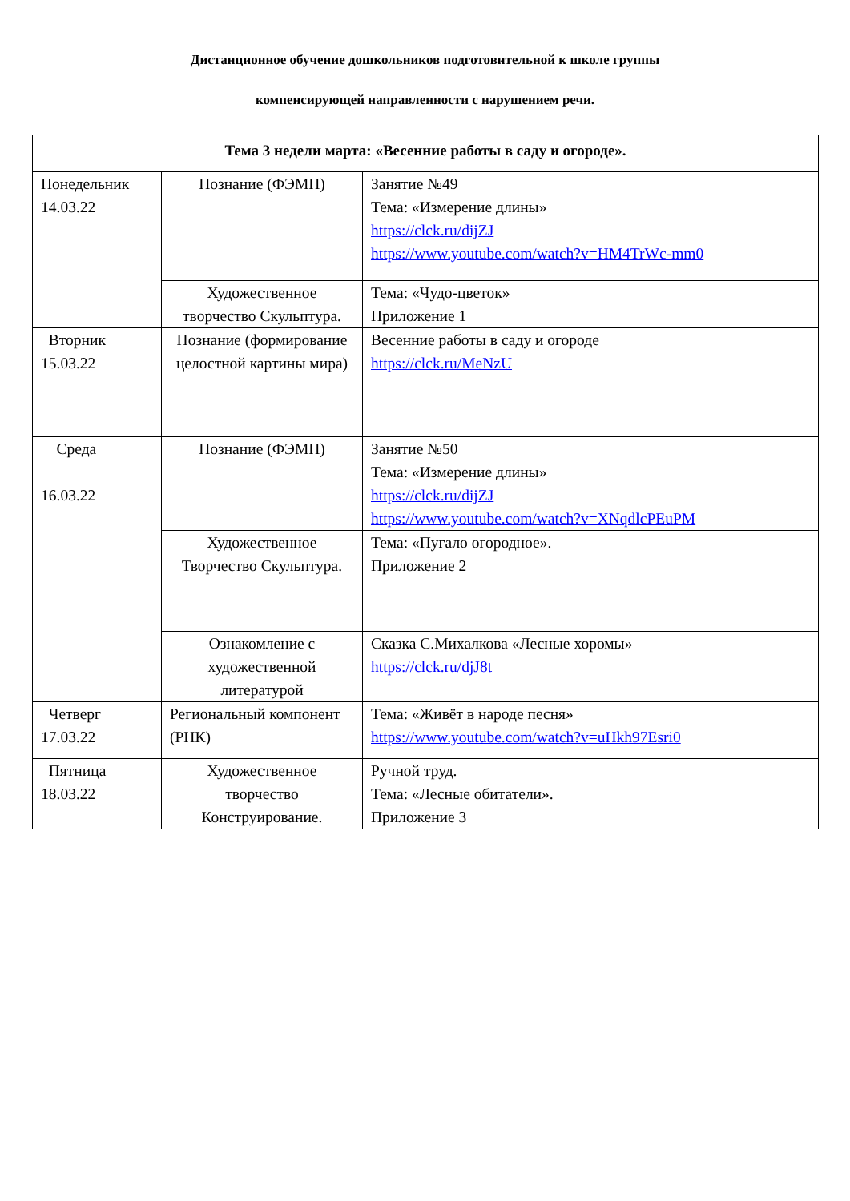Дистанционное обучение дошкольников подготовительной к школе группы
компенсирующей направленности с нарушением речи.
| Тема 3 недели марта: «Весенние работы в саду и огороде». | | |
| --- | --- | --- |
| Понедельник 14.03.22 | Познание (ФЭМП) | Занятие №49 Тема: «Измерение длины» https://clck.ru/dijZJ https://www.youtube.com/watch?v=HM4TrWc-mm0 |
| | Художественное творчество Скульптура. | Тема: «Чудо-цветок» Приложение 1 |
| Вторник 15.03.22 | Познание (формирование целостной картины мира) | Весенние работы в саду и огороде https://clck.ru/MeNzU |
| Среда 16.03.22 | Познание (ФЭМП) | Занятие №50 Тема: «Измерение длины» https://clck.ru/dijZJ https://www.youtube.com/watch?v=XNqdlcPEuPM |
| | Художественное Творчество Скульптура. | Тема: «Пугало огородное». Приложение 2 |
| | Ознакомление с художественной литературой | Сказка С.Михалкова «Лесные хоромы» https://clck.ru/djJ8t |
| Четверг 17.03.22 | Региональный компонент (РНК) | Тема: «Живёт в народе песня» https://www.youtube.com/watch?v=uHkh97Esri0 |
| Пятница 18.03.22 | Художественное творчество Конструирование. | Ручной труд. Тема: «Лесные обитатели». Приложение 3 |